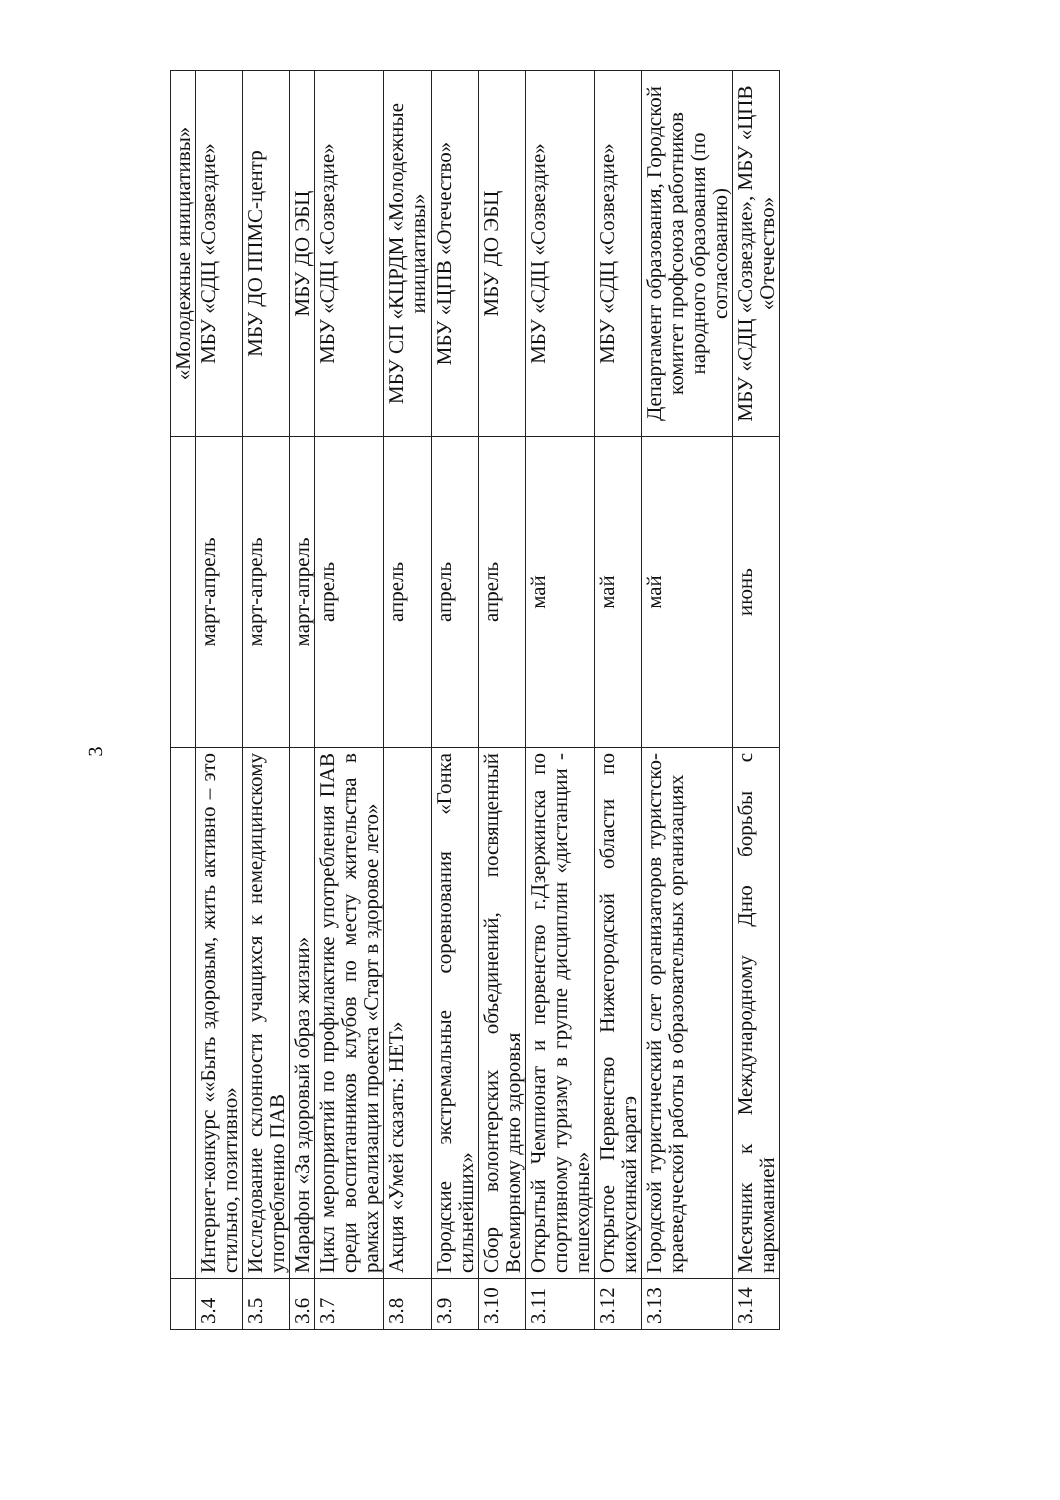| | | | «Молодежные инициативы» |
| 3.4 | Интернет-конкурс ««Быть здоровым, жить активно – это стильно, позитивно» | март-апрель | МБУ «СДЦ «Созвездие» |
| 3.5 | Исследование склонности учащихся к немедицинскому употреблению ПАВ | март-апрель | МБУ ДО ППМС-центр |
| 3.6 | Марафон «За здоровый образ жизни» | март-апрель | МБУ ДО ЭБЦ |
| 3.7 | Цикл мероприятий по профилактике употребления ПАВ среди воспитанников клубов по месту жительства в рамках реализации проекта «Старт в здоровое лето» | апрель | МБУ «СДЦ «Созвездие» |
| 3.8 | Акция «Умей сказать: НЕТ» | апрель | МБУ СП «КЦРДМ «Молодежные инициативы» |
| 3.9 | Городские экстремальные соревнования «Гонка сильнейших» | апрель | МБУ «ЦПВ «Отечество» |
| 3.10 | Сбор волонтерских объединений, посвященный Всемирному дню здоровья | апрель | МБУ ДО ЭБЦ |
| 3.11 | Открытый Чемпионат и первенство г.Дзержинска по спортивному туризму в группе дисциплин «дистанции - пешеходные» | май | МБУ «СДЦ «Созвездие» |
| 3.12 | Открытое Первенство Нижегородской области по киокусинкай каратэ | май | МБУ «СДЦ «Созвездие» |
| 3.13 | Городской туристический слет организаторов туристско-краеведческой работы в образовательных организациях | май | Департамент образования, Городской комитет профсоюза работников народного образования (по согласованию) |
| 3.14 | Месячник к Международному Дню борьбы с наркоманией | июнь | МБУ «СДЦ «Созвездие», МБУ «ЦПВ «Отечество» |
3